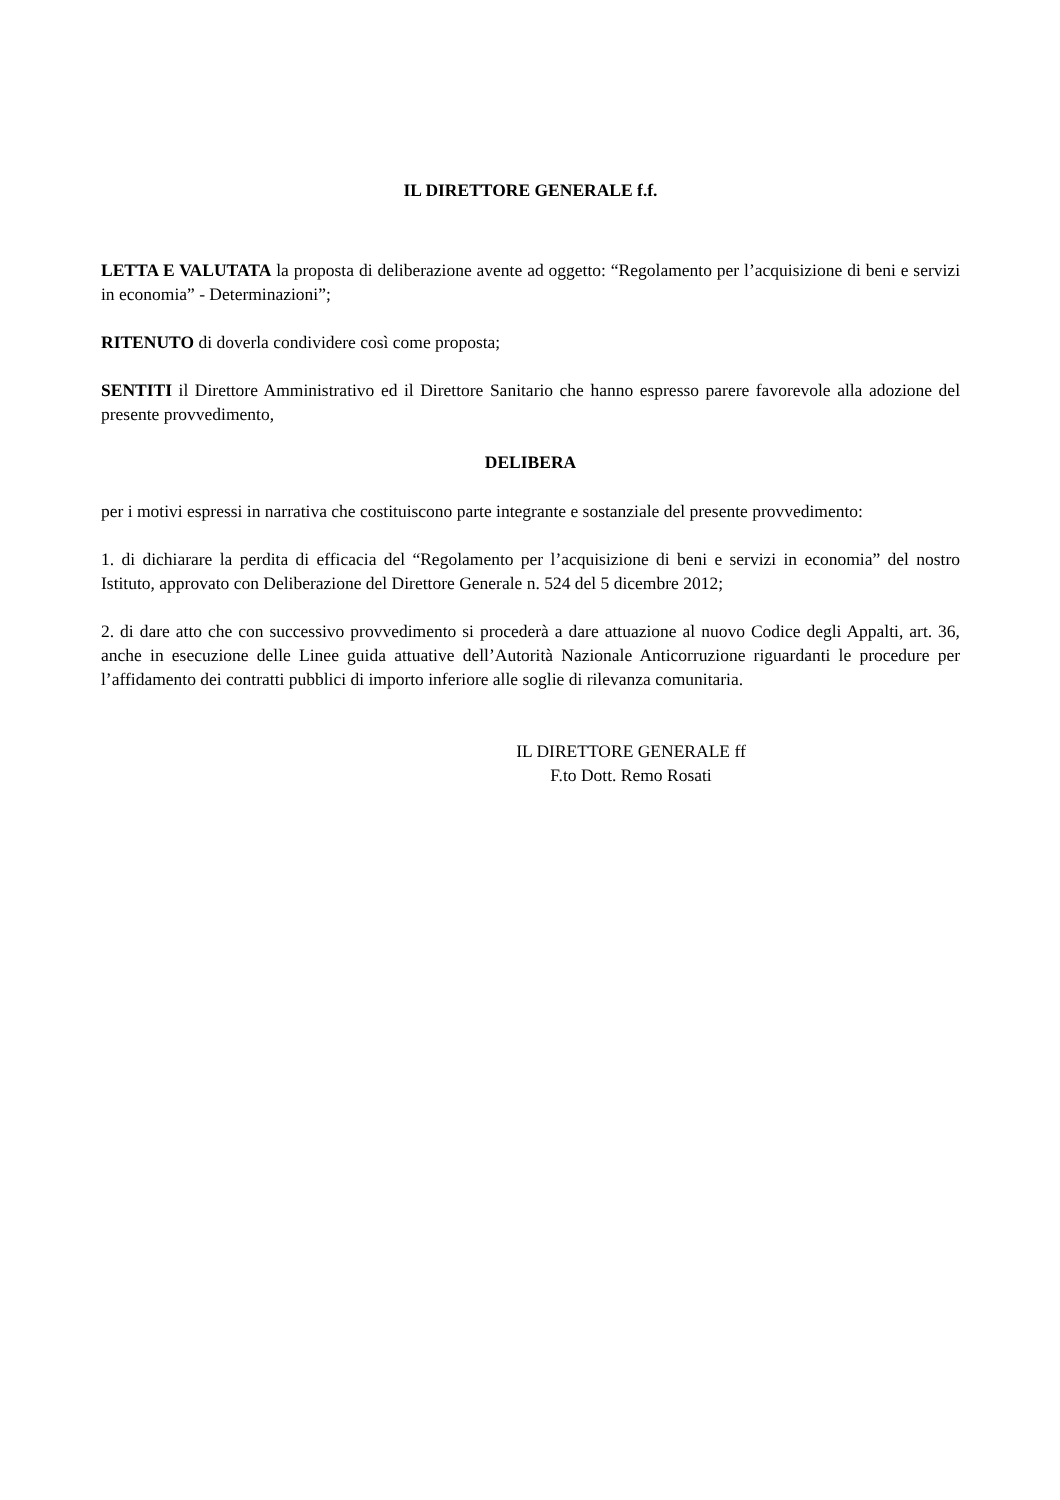IL DIRETTORE GENERALE f.f.
LETTA E VALUTATA la proposta di deliberazione avente ad oggetto: “Regolamento per l’acquisizione di beni e servizi in economia” - Determinazioni”;
RITENUTO di doverla condividere così come proposta;
SENTITI il Direttore Amministrativo ed il Direttore Sanitario che hanno espresso parere favorevole alla adozione del presente provvedimento,
DELIBERA
per i motivi espressi in narrativa che costituiscono parte integrante e sostanziale del presente provvedimento:
1. di dichiarare la perdita di efficacia del “Regolamento per l’acquisizione di beni e servizi in economia” del nostro Istituto, approvato con Deliberazione del Direttore Generale n. 524 del 5 dicembre 2012;
2. di dare atto che con successivo provvedimento si procederà a dare attuazione al nuovo Codice degli Appalti, art. 36, anche in esecuzione delle Linee guida attuative dell’Autorità Nazionale Anticorruzione riguardanti le procedure per l’affidamento dei contratti pubblici di importo inferiore alle soglie di rilevanza comunitaria.
IL DIRETTORE GENERALE ff
F.to Dott. Remo Rosati